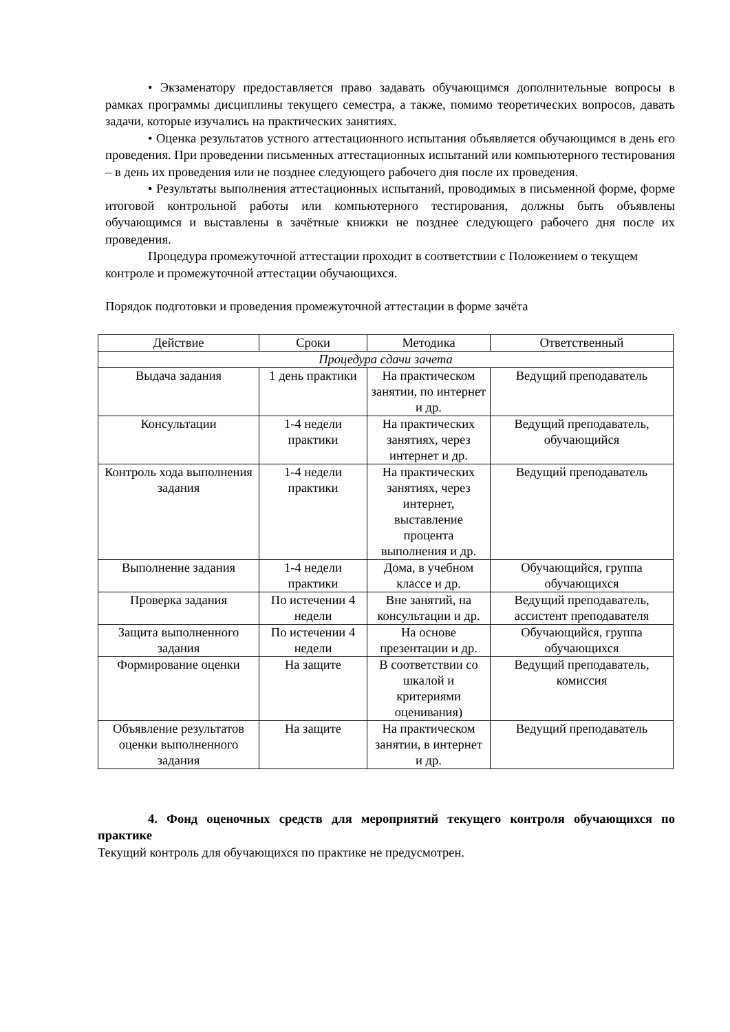• Экзаменатору предоставляется право задавать обучающимся дополнительные вопросы в рамках программы дисциплины текущего семестра, а также, помимо теоретических вопросов, давать задачи, которые изучались на практических занятиях.
• Оценка результатов устного аттестационного испытания объявляется обучающимся в день его проведения. При проведении письменных аттестационных испытаний или компьютерного тестирования – в день их проведения или не позднее следующего рабочего дня после их проведения.
• Результаты выполнения аттестационных испытаний, проводимых в письменной форме, форме итоговой контрольной работы или компьютерного тестирования, должны быть объявлены обучающимся и выставлены в зачётные книжки не позднее следующего рабочего дня после их проведения.
Процедура промежуточной аттестации проходит в соответствии с Положением о текущем контроле и промежуточной аттестации обучающихся.
Порядок подготовки и проведения промежуточной аттестации в форме зачёта
| Действие | Сроки | Методика | Ответственный |
| Процедура сдачи зачета | | | |
| Выдача задания | 1 день практики | На практическом занятии, по интернет и др. | Ведущий преподаватель |
| Консультации | 1-4 недели практики | На практических занятиях, через интернет и др. | Ведущий преподаватель, обучающийся |
| Контроль хода выполнения задания | 1-4 недели практики | На практических занятиях, через интернет, выставление процента выполнения и др. | Ведущий преподаватель |
| Выполнение задания | 1-4 недели практики | Дома, в учебном классе и др. | Обучающийся, группа обучающихся |
| Проверка задания | По истечении 4 недели | Вне занятий, на консультации и др. | Ведущий преподаватель, ассистент преподавателя |
| Защита выполненного задания | По истечении 4 недели | На основе презентации и др. | Обучающийся, группа обучающихся |
| Формирование оценки | На защите | В соответствии со шкалой и критериями оценивания) | Ведущий преподаватель, комиссия |
| Объявление результатов оценки выполненного задания | На защите | На практическом занятии, в интернет и др. | Ведущий преподаватель |
4. Фонд оценочных средств для мероприятий текущего контроля обучающихся по практике
Текущий контроль для обучающихся по практике не предусмотрен.